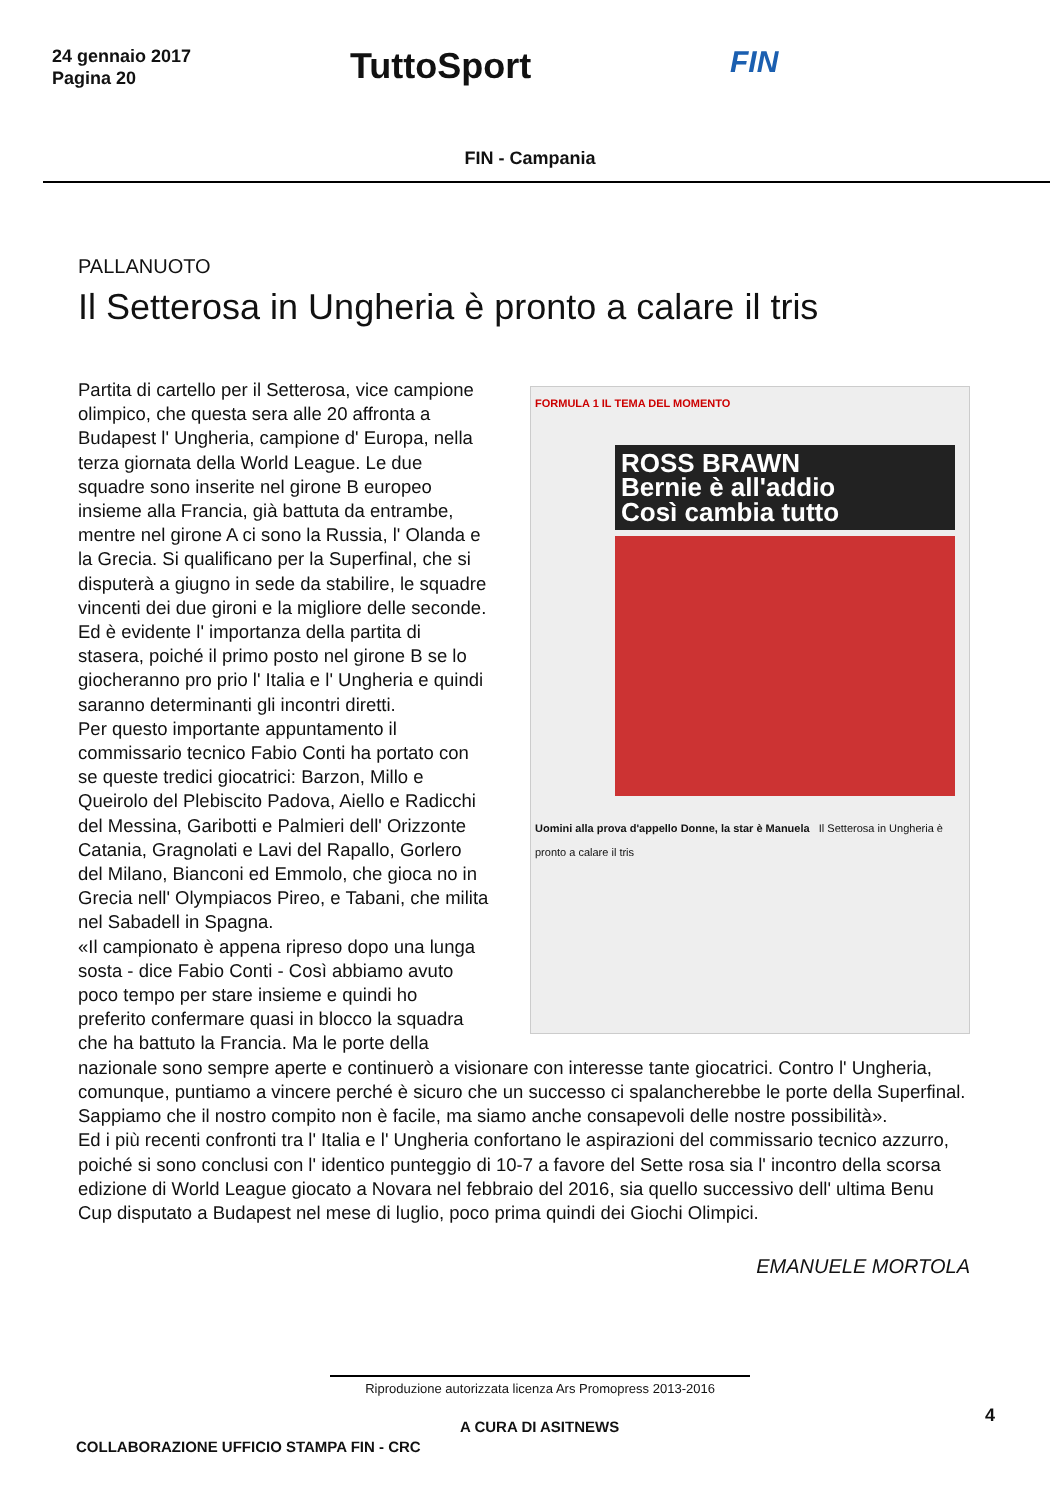24 gennaio 2017
Pagina 20
TuttoSport
FIN
FIN - Campania
PALLANUOTO
Il Setterosa in Ungheria è pronto a calare il tris
FORMULA 1 IL TEMA DEL MOMENTO
ROSS BRAWN
Bernie è all'addio
Così cambia tutto
Uomini alla prova d'appello Donne, la star è Manuela Il Setterosa in Ungheria è pronto a calare il tris
Partita di cartello per il Setterosa, vice campione olimpico, che questa sera alle 20 affronta a Budapest l' Ungheria, campione d' Europa, nella terza giornata della World League. Le due squadre sono inserite nel girone B europeo insieme alla Francia, già battuta da entrambe, mentre nel girone A ci sono la Russia, l' Olanda e la Grecia. Si qualificano per la Superfinal, che si disputerà a giugno in sede da stabilire, le squadre vincenti dei due gironi e la migliore delle seconde. Ed è evidente l' importanza della partita di stasera, poiché il primo posto nel girone B se lo giocheranno pro prio l' Italia e l' Ungheria e quindi saranno determinanti gli incontri diretti.
Per questo importante appuntamento il commissario tecnico Fabio Conti ha portato con se queste tredici giocatrici: Barzon, Millo e Queirolo del Plebiscito Padova, Aiello e Radicchi del Messina, Garibotti e Palmieri dell' Orizzonte Catania, Gragnolati e Lavi del Rapallo, Gorlero del Milano, Bianconi ed Emmolo, che gioca no in Grecia nell' Olympiacos Pireo, e Tabani, che milita nel Sabadell in Spagna.
«Il campionato è appena ripreso dopo una lunga sosta - dice Fabio Conti - Così abbiamo avuto poco tempo per stare insieme e quindi ho preferito confermare quasi in blocco la squadra che ha battuto la Francia. Ma le porte della nazionale sono sempre aperte e continuerò a visionare con interesse tante giocatrici. Contro l' Ungheria, comunque, puntiamo a vincere perché è sicuro che un successo ci spalancherebbe le porte della Superfinal. Sappiamo che il nostro compito non è facile, ma siamo anche consapevoli delle nostre possibilità».
Ed i più recenti confronti tra l' Italia e l' Ungheria confortano le aspirazioni del commissario tecnico azzurro, poiché si sono conclusi con l' identico punteggio di 10-7 a favore del Sette rosa sia l' incontro della scorsa edizione di World League giocato a Novara nel febbraio del 2016, sia quello successivo dell' ultima Benu Cup disputato a Budapest nel mese di luglio, poco prima quindi dei Giochi Olimpici.
EMANUELE MORTOLA
Riproduzione autorizzata licenza Ars Promopress 2013-2016
A CURA DI ASITNEWS
4
COLLABORAZIONE UFFICIO STAMPA FIN - CRC